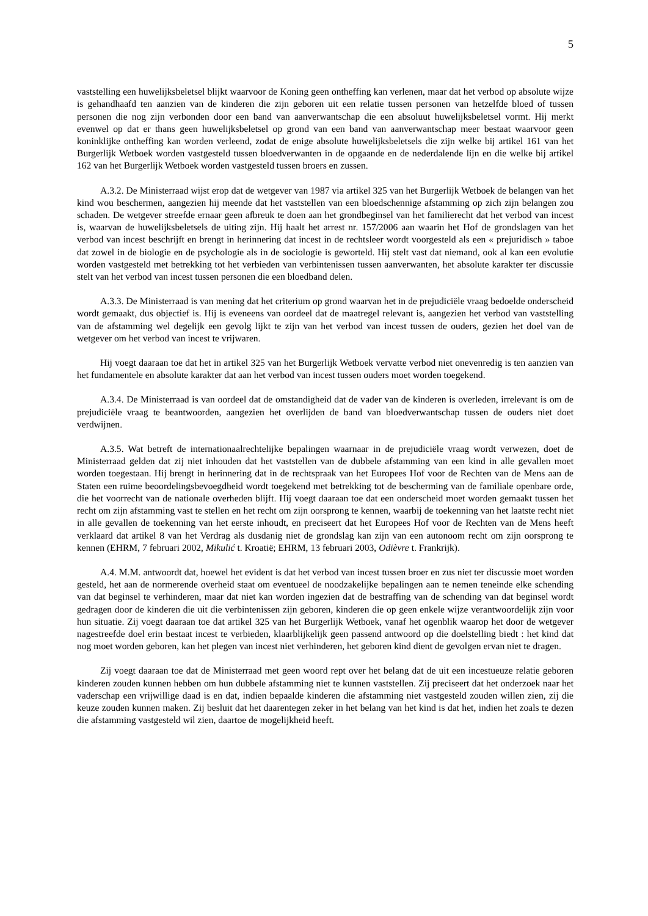5
vaststelling een huwelijksbeletsel blijkt waarvoor de Koning geen ontheffing kan verlenen, maar dat het verbod op absolute wijze is gehandhaafd ten aanzien van de kinderen die zijn geboren uit een relatie tussen personen van hetzelfde bloed of tussen personen die nog zijn verbonden door een band van aanverwantschap die een absoluut huwelijksbeletsel vormt. Hij merkt evenwel op dat er thans geen huwelijksbeletsel op grond van een band van aanverwantschap meer bestaat waarvoor geen koninklijke ontheffing kan worden verleend, zodat de enige absolute huwelijksbeletsels die zijn welke bij artikel 161 van het Burgerlijk Wetboek worden vastgesteld tussen bloedverwanten in de opgaande en de nederdalende lijn en die welke bij artikel 162 van het Burgerlijk Wetboek worden vastgesteld tussen broers en zussen.
A.3.2. De Ministerraad wijst erop dat de wetgever van 1987 via artikel 325 van het Burgerlijk Wetboek de belangen van het kind wou beschermen, aangezien hij meende dat het vaststellen van een bloedschennige afstamming op zich zijn belangen zou schaden. De wetgever streefde ernaar geen afbreuk te doen aan het grondbeginsel van het familierecht dat het verbod van incest is, waarvan de huwelijksbeletsels de uiting zijn. Hij haalt het arrest nr. 157/2006 aan waarin het Hof de grondslagen van het verbod van incest beschrijft en brengt in herinnering dat incest in de rechtsleer wordt voorgesteld als een « prejuridisch » taboe dat zowel in de biologie en de psychologie als in de sociologie is geworteld. Hij stelt vast dat niemand, ook al kan een evolutie worden vastgesteld met betrekking tot het verbieden van verbintenissen tussen aanverwanten, het absolute karakter ter discussie stelt van het verbod van incest tussen personen die een bloedband delen.
A.3.3. De Ministerraad is van mening dat het criterium op grond waarvan het in de prejudiciële vraag bedoelde onderscheid wordt gemaakt, dus objectief is. Hij is eveneens van oordeel dat de maatregel relevant is, aangezien het verbod van vaststelling van de afstamming wel degelijk een gevolg lijkt te zijn van het verbod van incest tussen de ouders, gezien het doel van de wetgever om het verbod van incest te vrijwaren.
Hij voegt daaraan toe dat het in artikel 325 van het Burgerlijk Wetboek vervatte verbod niet onevenredig is ten aanzien van het fundamentele en absolute karakter dat aan het verbod van incest tussen ouders moet worden toegekend.
A.3.4. De Ministerraad is van oordeel dat de omstandigheid dat de vader van de kinderen is overleden, irrelevant is om de prejudiciële vraag te beantwoorden, aangezien het overlijden de band van bloedverwantschap tussen de ouders niet doet verdwijnen.
A.3.5. Wat betreft de internationaalrechtelijke bepalingen waarnaar in de prejudiciële vraag wordt verwezen, doet de Ministerraad gelden dat zij niet inhouden dat het vaststellen van de dubbele afstamming van een kind in alle gevallen moet worden toegestaan. Hij brengt in herinnering dat in de rechtspraak van het Europees Hof voor de Rechten van de Mens aan de Staten een ruime beoordelingsbevoegdheid wordt toegekend met betrekking tot de bescherming van de familiale openbare orde, die het voorrecht van de nationale overheden blijft. Hij voegt daaraan toe dat een onderscheid moet worden gemaakt tussen het recht om zijn afstamming vast te stellen en het recht om zijn oorsprong te kennen, waarbij de toekenning van het laatste recht niet in alle gevallen de toekenning van het eerste inhoudt, en preciseert dat het Europees Hof voor de Rechten van de Mens heeft verklaard dat artikel 8 van het Verdrag als dusdanig niet de grondslag kan zijn van een autonoom recht om zijn oorsprong te kennen (EHRM, 7 februari 2002, Mikulić t. Kroatië; EHRM, 13 februari 2003, Odièvre t. Frankrijk).
A.4. M.M. antwoordt dat, hoewel het evident is dat het verbod van incest tussen broer en zus niet ter discussie moet worden gesteld, het aan de normerende overheid staat om eventueel de noodzakelijke bepalingen aan te nemen teneinde elke schending van dat beginsel te verhinderen, maar dat niet kan worden ingezien dat de bestraffing van de schending van dat beginsel wordt gedragen door de kinderen die uit die verbintenissen zijn geboren, kinderen die op geen enkele wijze verantwoordelijk zijn voor hun situatie. Zij voegt daaraan toe dat artikel 325 van het Burgerlijk Wetboek, vanaf het ogenblik waarop het door de wetgever nagestreefde doel erin bestaat incest te verbieden, klaarblijkelijk geen passend antwoord op die doelstelling biedt : het kind dat nog moet worden geboren, kan het plegen van incest niet verhinderen, het geboren kind dient de gevolgen ervan niet te dragen.
Zij voegt daaraan toe dat de Ministerraad met geen woord rept over het belang dat de uit een incestueuze relatie geboren kinderen zouden kunnen hebben om hun dubbele afstamming niet te kunnen vaststellen. Zij preciseert dat het onderzoek naar het vaderschap een vrijwillige daad is en dat, indien bepaalde kinderen die afstamming niet vastgesteld zouden willen zien, zij die keuze zouden kunnen maken. Zij besluit dat het daarentegen zeker in het belang van het kind is dat het, indien het zoals te dezen die afstamming vastgesteld wil zien, daartoe de mogelijkheid heeft.